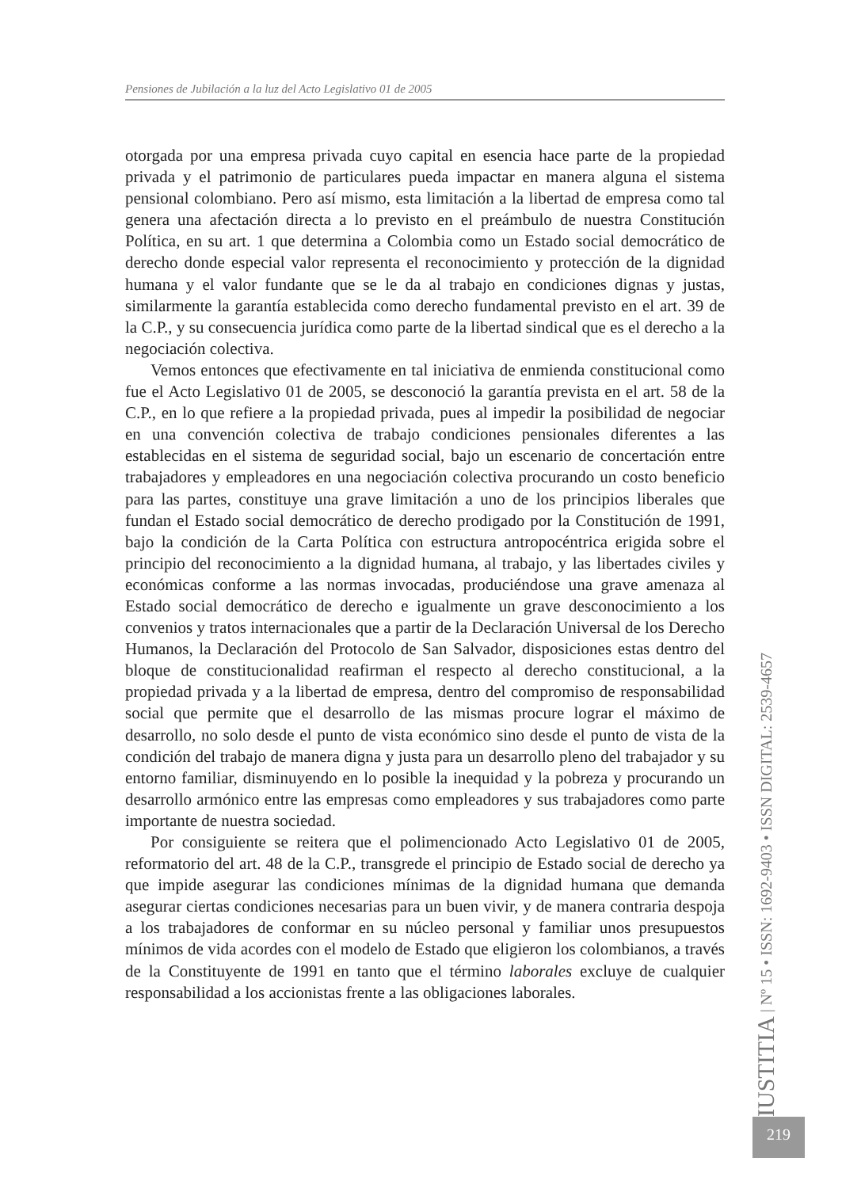Pensiones de Jubilación a la luz del Acto Legislativo 01 de 2005
otorgada por una empresa privada cuyo capital en esencia hace parte de la propiedad privada y el patrimonio de particulares pueda impactar en manera alguna el sistema pensional colombiano. Pero así mismo, esta limitación a la libertad de empresa como tal genera una afectación directa a lo previsto en el preámbulo de nuestra Constitución Política, en su art. 1 que determina a Colombia como un Estado social democrático de derecho donde especial valor representa el reconocimiento y protección de la dignidad humana y el valor fundante que se le da al trabajo en condiciones dignas y justas, similarmente la garantía establecida como derecho fundamental previsto en el art. 39 de la C.P., y su consecuencia jurídica como parte de la libertad sindical que es el derecho a la negociación colectiva.
Vemos entonces que efectivamente en tal iniciativa de enmienda constitucional como fue el Acto Legislativo 01 de 2005, se desconoció la garantía prevista en el art. 58 de la C.P., en lo que refiere a la propiedad privada, pues al impedir la posibilidad de negociar en una convención colectiva de trabajo condiciones pensionales diferentes a las establecidas en el sistema de seguridad social, bajo un escenario de concertación entre trabajadores y empleadores en una negociación colectiva procurando un costo beneficio para las partes, constituye una grave limitación a uno de los principios liberales que fundan el Estado social democrático de derecho prodigado por la Constitución de 1991, bajo la condición de la Carta Política con estructura antropocéntrica erigida sobre el principio del reconocimiento a la dignidad humana, al trabajo, y las libertades civiles y económicas conforme a las normas invocadas, produciéndose una grave amenaza al Estado social democrático de derecho e igualmente un grave desconocimiento a los convenios y tratos internacionales que a partir de la Declaración Universal de los Derecho Humanos, la Declaración del Protocolo de San Salvador, disposiciones estas dentro del bloque de constitucionalidad reafirman el respecto al derecho constitucional, a la propiedad privada y a la libertad de empresa, dentro del compromiso de responsabilidad social que permite que el desarrollo de las mismas procure lograr el máximo de desarrollo, no solo desde el punto de vista económico sino desde el punto de vista de la condición del trabajo de manera digna y justa para un desarrollo pleno del trabajador y su entorno familiar, disminuyendo en lo posible la inequidad y la pobreza y procurando un desarrollo armónico entre las empresas como empleadores y sus trabajadores como parte importante de nuestra sociedad.
Por consiguiente se reitera que el polimencionado Acto Legislativo 01 de 2005, reformatorio del art. 48 de la C.P., transgrede el principio de Estado social de derecho ya que impide asegurar las condiciones mínimas de la dignidad humana que demanda asegurar ciertas condiciones necesarias para un buen vivir, y de manera contraria despoja a los trabajadores de conformar en su núcleo personal y familiar unos presupuestos mínimos de vida acordes con el modelo de Estado que eligieron los colombianos, a través de la Constituyente de 1991 en tanto que el término laborales excluye de cualquier responsabilidad a los accionistas frente a las obligaciones laborales.
IUSTITIA | Nº 15 • ISSN: 1692-9403 • ISSN DIGITAL: 2539-4657
219